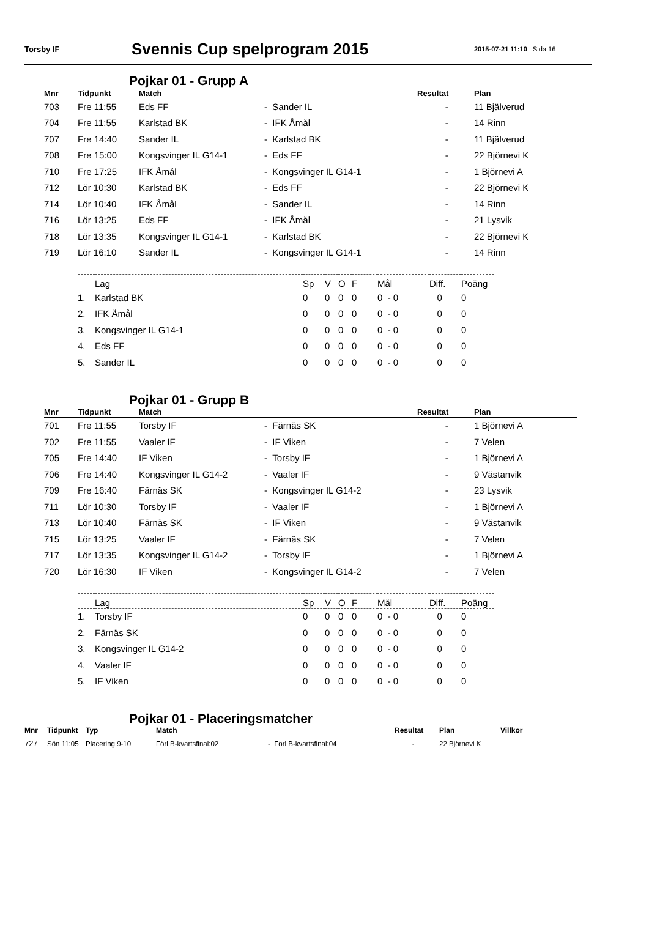Torsby IF
Svennis Cup spelprogram 2015
2015-07-21 11:10 Sida 16
Pojkar 01 - Grupp A
| Mnr | Tidpunkt | Match | | Resultat | Plan |
| --- | --- | --- | --- | --- | --- |
| 703 | Fre 11:55 | Eds FF | - Sander IL | - | 11 Bjälverud |
| 704 | Fre 11:55 | Karlstad BK | - IFK Åmål | - | 14 Rinn |
| 707 | Fre 14:40 | Sander IL | - Karlstad BK | - | 11 Bjälverud |
| 708 | Fre 15:00 | Kongsvinger IL G14-1 | - Eds FF | - | 22 Björnevi K |
| 710 | Fre 17:25 | IFK Åmål | - Kongsvinger IL G14-1 | - | 1 Björnevi A |
| 712 | Lör 10:30 | Karlstad BK | - Eds FF | - | 22 Björnevi K |
| 714 | Lör 10:40 | IFK Åmål | - Sander IL | - | 14 Rinn |
| 716 | Lör 13:25 | Eds FF | - IFK Åmål | - | 21 Lysvik |
| 718 | Lör 13:35 | Kongsvinger IL G14-1 | - Karlstad BK | - | 22 Björnevi K |
| 719 | Lör 16:10 | Sander IL | - Kongsvinger IL G14-1 | - | 14 Rinn |
| | Lag | Sp | V | O | F | Mål | Diff. | Poäng |
| --- | --- | --- | --- | --- | --- | --- | --- | --- |
| 1. | Karlstad BK | 0 | 0 | 0 | 0 | 0 - 0 | 0 | 0 |
| 2. | IFK Åmål | 0 | 0 | 0 | 0 | 0 - 0 | 0 | 0 |
| 3. | Kongsvinger IL G14-1 | 0 | 0 | 0 | 0 | 0 - 0 | 0 | 0 |
| 4. | Eds FF | 0 | 0 | 0 | 0 | 0 - 0 | 0 | 0 |
| 5. | Sander IL | 0 | 0 | 0 | 0 | 0 - 0 | 0 | 0 |
Pojkar 01 - Grupp B
| Mnr | Tidpunkt | Match | | Resultat | Plan |
| --- | --- | --- | --- | --- | --- |
| 701 | Fre 11:55 | Torsby IF | - Färnäs SK | - | 1 Björnevi A |
| 702 | Fre 11:55 | Vaaler IF | - IF Viken | - | 7 Velen |
| 705 | Fre 14:40 | IF Viken | - Torsby IF | - | 1 Björnevi A |
| 706 | Fre 14:40 | Kongsvinger IL G14-2 | - Vaaler IF | - | 9 Västanvik |
| 709 | Fre 16:40 | Färnäs SK | - Kongsvinger IL G14-2 | - | 23 Lysvik |
| 711 | Lör 10:30 | Torsby IF | - Vaaler IF | - | 1 Björnevi A |
| 713 | Lör 10:40 | Färnäs SK | - IF Viken | - | 9 Västanvik |
| 715 | Lör 13:25 | Vaaler IF | - Färnäs SK | - | 7 Velen |
| 717 | Lör 13:35 | Kongsvinger IL G14-2 | - Torsby IF | - | 1 Björnevi A |
| 720 | Lör 16:30 | IF Viken | - Kongsvinger IL G14-2 | - | 7 Velen |
| | Lag | Sp | V | O | F | Mål | Diff. | Poäng |
| --- | --- | --- | --- | --- | --- | --- | --- | --- |
| 1. | Torsby IF | 0 | 0 | 0 | 0 | 0 - 0 | 0 | 0 |
| 2. | Färnäs SK | 0 | 0 | 0 | 0 | 0 - 0 | 0 | 0 |
| 3. | Kongsvinger IL G14-2 | 0 | 0 | 0 | 0 | 0 - 0 | 0 | 0 |
| 4. | Vaaler IF | 0 | 0 | 0 | 0 | 0 - 0 | 0 | 0 |
| 5. | IF Viken | 0 | 0 | 0 | 0 | 0 - 0 | 0 | 0 |
Pojkar 01 - Placeringsmatcher
| Mnr | Tidpunkt | Typ | Match | | Resultat | Plan | Villkor |
| --- | --- | --- | --- | --- | --- | --- | --- |
| 727 | Sön 11:05 | Placering 9-10 | Förl B-kvartsfinal:02 | - Förl B-kvartsfinal:04 | - | 22 Björnevi K | |